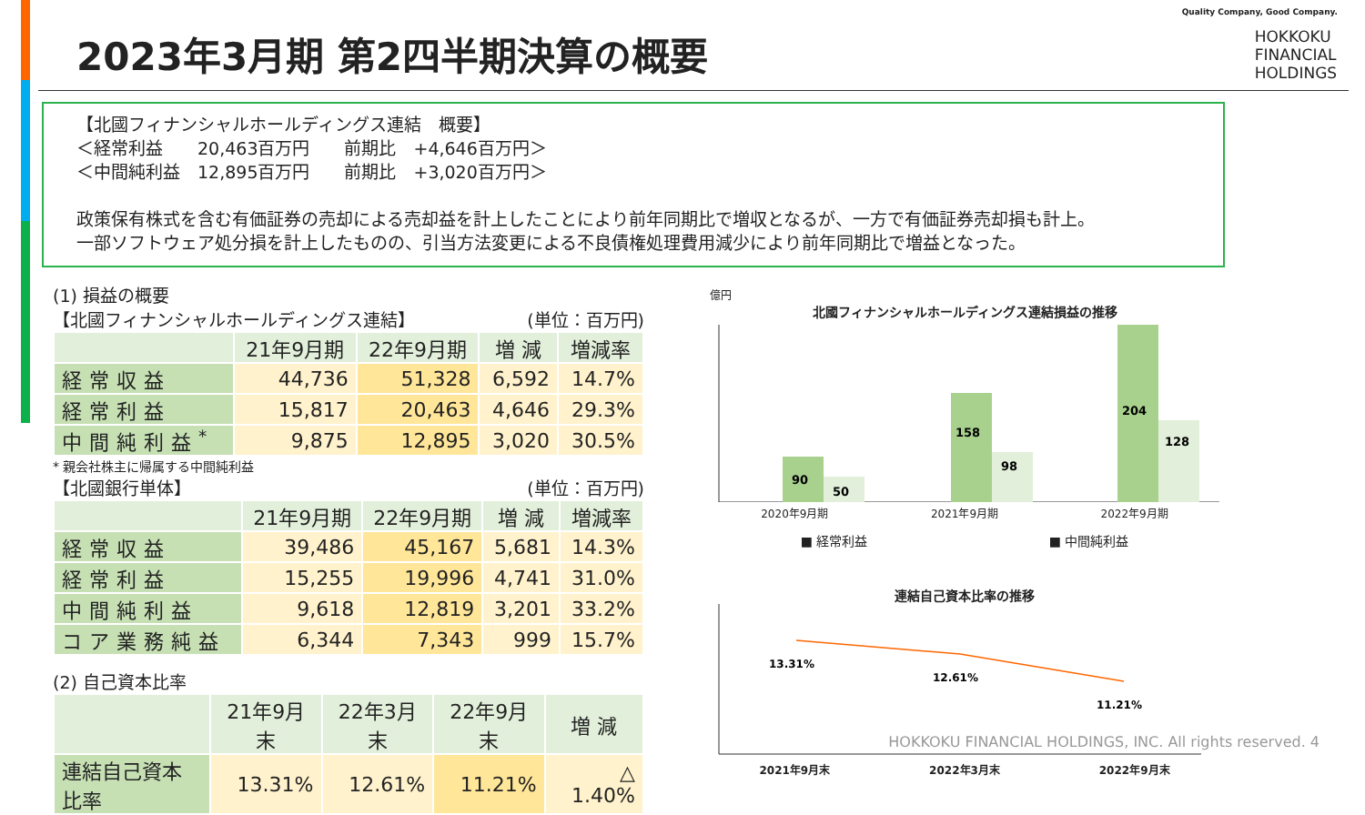2023年3月期 第2四半期決算の概要
Quality Company, Good Company.
HOKKOKU
FINANCIAL
HOLDINGS
【北國フィナンシャルホールディングス連結　概要】
＜経常利益　　20,463百万円　　前期比　+4,646百万円＞
＜中間純利益　12,895百万円　　前期比　+3,020百万円＞
政策保有株式を含む有価証券の売却による売却益を計上したことにより前年同期比で増収となるが、一方で有価証券売却損も計上。
一部ソフトウェア処分損を計上したものの、引当方法変更による不良債権処理費用減少により前年同期比で増益となった。
(1) 損益の概要
【北國フィナンシャルホールディングス連結】 (単位：百万円)
| | 21年9月期 | 22年9月期 | 増 減 | 増減率 |
| --- | --- | --- | --- | --- |
| 経常収益 | 44,736 | 51,328 | 6,592 | 14.7% |
| 経常利益 | 15,817 | 20,463 | 4,646 | 29.3% |
| 中間純利益<sup>*</sup> | 9,875 | 12,895 | 3,020 | 30.5% |
* 親会社株主に帰属する中間純利益
【北國銀行単体】 (単位：百万円)
| | 21年9月期 | 22年9月期 | 増 減 | 増減率 |
| --- | --- | --- | --- | --- |
| 経常収益 | 39,486 | 45,167 | 5,681 | 14.3% |
| 経常利益 | 15,255 | 19,996 | 4,741 | 31.0% |
| 中間純利益 | 9,618 | 12,819 | 3,201 | 33.2% |
| コア業務純益 | 6,344 | 7,343 | 999 | 15.7% |
(2) 自己資本比率
| | 21年9月末 | 22年3月末 | 22年9月末 | 増 減 |
| --- | --- | --- | --- | --- |
| 連結自己資本比率 | 13.31% | 12.61% | 11.21% | △ 1.40% |
億円
北國フィナンシャルホールディングス連結損益の推移
90
50
158
98
204
128
2020年9月期 2021年9月期 2022年9月期
■ 経常利益 ■ 中間純利益
連結自己資本比率の推移
13.31%
12.61%
11.21%
2021年9月末 2022年3月末 2022年9月末
HOKKOKU FINANCIAL HOLDINGS, INC. All rights reserved. 4